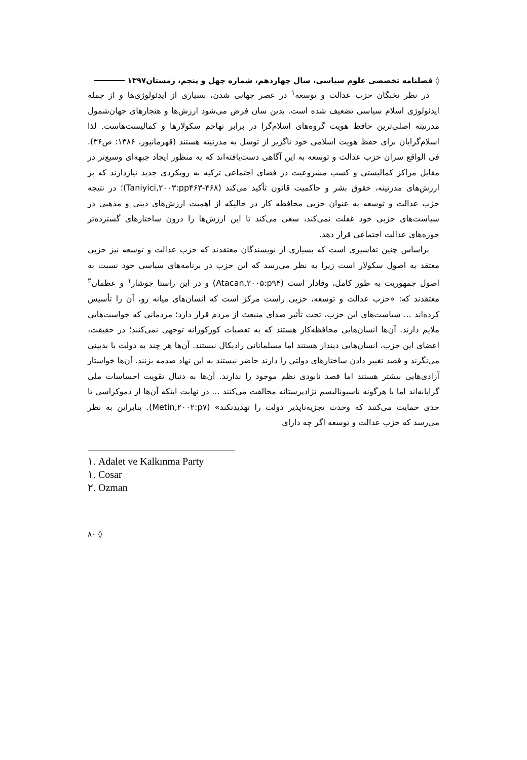◊ فصلنامه تخصصی علوم سیاسی، سال چهاردهم، شماره چهل و پنجم، زمستان۱۳۹۷
در نظر نخبگان حزب عدالت و توسعه<sup>۱</sup> در عصر جهانی شدن، بسیاری از ایدئولوژی‌ها و از جمله ایدئولوژی اسلام سیاسی تضعیف شده است. بدین سان فرض می‌شود ارزش‌ها و هنجارهای جهان‌شمول مدرنیته اصلی‌ترین حافظ هویت گروه‌های اسلام‌گرا در برابر تهاجم سکولارها و کمالیست‌هاست. لذا اسلام‌گرایان برای حفظ هویت اسلامی خود ناگزیر از توسل به مدرنیته هستند (قهرمانپور، ۱۳۸۶: ص۳۶). فی الواقع سران حزب عدالت و توسعه به این آگاهی دست‌یافته‌اند که به منظور ایجاد جبهه‌ای وسیع‌تر در مقابل مراکز کمالیستی و کسب مشروعیت در فضای اجتماعی ترکیه به رویکردی جدید نیازدارند که بر ارزش‌های مدرنیته، حقوق بشر و حاکمیت قانون تأکید می‌کند (Taniyici,۲۰۰۳:pp۴۶۳-۴۶۸)؛ در نتیجه حزب عدالت و توسعه به عنوان حزبی محافظه کار در حالیکه از اهمیت ارزش‌های دینی و مذهبی در سیاست‌های حزبی خود غفلت نمی‌کند، سعی می‌کند تا این ارزش‌ها را درون ساختارهای گسترده‌تر حوزه‌های عدالت اجتماعی قرار دهد.
براساس چنین تفاسیری است که بسیاری از نویسندگان معتقدند که حزب عدالت و توسعه نیز حزبی معتقد به اصول سکولار است زیرا به نظر می‌رسد که این حزب در برنامه‌های سیاسی خود نسبت به اصول جمهوریت به طور کامل، وفادار است (Atacan,۲۰۰۵:p۹۴) و در این راستا جوشار<sup>۱</sup> و عظمان<sup>۲</sup> معتقدند که: «حزب عدالت و توسعه، حزبی راست مرکز است که انسان‌های میانه رو، آن را تأسیس کرده‌اند ... سیاست‌های این حزب، تحت تأثیر صدای منبعث از مردم قرار دارد؛ مردمانی که خواست‌هایی ملایم دارند. آن‌ها انسان‌هایی محافظه‌کار هستند که به تعصبات کورکورانه توجهی نمی‌کنند؛ در حقیقت، اعضای این حزب، انسان‌هایی دیندار هستند اما مسلمانانی رادیکال نیستند. آن‌ها هر چند به دولت با بدبینی می‌نگرند و قصد تغییر دادن ساختارهای دولتی را دارند حاضر نیستند به این نهاد صدمه بزنند. آن‌ها خواستار آزادی‌هایی بیشتر هستند اما قصد نابودی نظم موجود را ندارند. آن‌ها به دنبال تقویت احساسات ملی گرایانه‌اند اما با هرگونه ناسیونالیسم نژادپرستانه مخالفت می‌کنند ... در نهایت اینکه آن‌ها از دموکراسی تا حدی حمایت می‌کنند که وحدت تجزیه‌ناپذیر دولت را تهدیدنکند» (Metin,۲۰۰۲:p۷). بنابراین به نظر می‌رسد که حزب عدالت و توسعه اگر چه دارای
۱. Adalet ve Kalkınma Party
۱. Cosar
۲. Ozman
◊ ۸۰